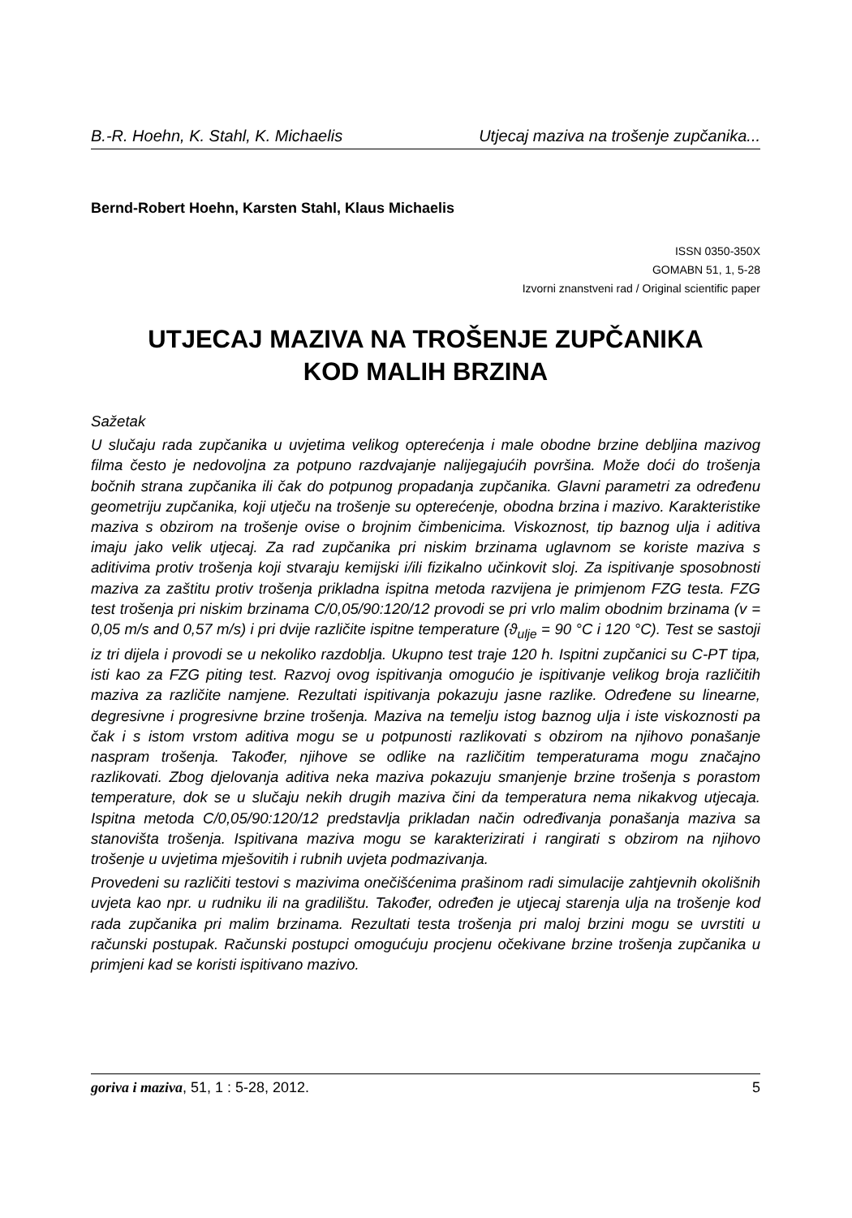B.-R. Hoehn, K. Stahl, K. Michaelis Utjecaj maziva na trošenje zupčanika...
Bernd-Robert Hoehn, Karsten Stahl, Klaus Michaelis
ISSN 0350-350X
GOMABN 51, 1, 5-28
Izvorni znanstveni rad / Original scientific paper
UTJECAJ MAZIVA NA TROŠENJE ZUPČANIKA
KOD MALIH BRZINA
Sažetak
U slučaju rada zupčanika u uvjetima velikog opterećenja i male obodne brzine debljina mazivog filma često je nedovoljna za potpuno razdvajanje nalijegajućih površina. Može doći do trošenja bočnih strana zupčanika ili čak do potpunog propadanja zupčanika. Glavni parametri za određenu geometriju zupčanika, koji utječu na trošenje su opterećenje, obodna brzina i mazivo. Karakteristike maziva s obzirom na trošenje ovise o brojnim čimbenicima. Viskoznost, tip baznog ulja i aditiva imaju jako velik utjecaj. Za rad zupčanika pri niskim brzinama uglavnom se koriste maziva s aditivima protiv trošenja koji stvaraju kemijski i/ili fizikalno učinkovit sloj. Za ispitivanje sposobnosti maziva za zaštitu protiv trošenja prikladna ispitna metoda razvijena je primjenom FZG testa. FZG test trošenja pri niskim brzinama C/0,05/90:120/12 provodi se pri vrlo malim obodnim brzinama (v = 0,05 m/s and 0,57 m/s) i pri dvije različite ispitne temperature (ϑ<sub>ulje</sub> = 90 °C i 120 °C). Test se sastoji iz tri dijela i provodi se u nekoliko razdoblja. Ukupno test traje 120 h. Ispitni zupčanici su C-PT tipa, isti kao za FZG piting test. Razvoj ovog ispitivanja omogućio je ispitivanje velikog broja različitih maziva za različite namjene. Rezultati ispitivanja pokazuju jasne razlike. Određene su linearne, degresivne i progresivne brzine trošenja. Maziva na temelju istog baznog ulja i iste viskoznosti pa čak i s istom vrstom aditiva mogu se u potpunosti razlikovati s obzirom na njihovo ponašanje naspram trošenja. Također, njihove se odlike na različitim temperaturama mogu značajno razlikovati. Zbog djelovanja aditiva neka maziva pokazuju smanjenje brzine trošenja s porastom temperature, dok se u slučaju nekih drugih maziva čini da temperatura nema nikakvog utjecaja. Ispitna metoda C/0,05/90:120/12 predstavlja prikladan način određivanja ponašanja maziva sa stanovišta trošenja. Ispitivana maziva mogu se karakterizirati i rangirati s obzirom na njihovo trošenje u uvjetima mješovitih i rubnih uvjeta podmazivanja.
Provedeni su različiti testovi s mazivima onečišćenima prašinom radi simulacije zahtjevnih okolišnih uvjeta kao npr. u rudniku ili na gradilištu. Također, određen je utjecaj starenja ulja na trošenje kod rada zupčanika pri malim brzinama. Rezultati testa trošenja pri maloj brzini mogu se uvrstiti u računski postupak. Računski postupci omogućuju procjenu očekivane brzine trošenja zupčanika u primjeni kad se koristi ispitivano mazivo.
goriva i maziva, 51, 1 : 5-28, 2012. 5